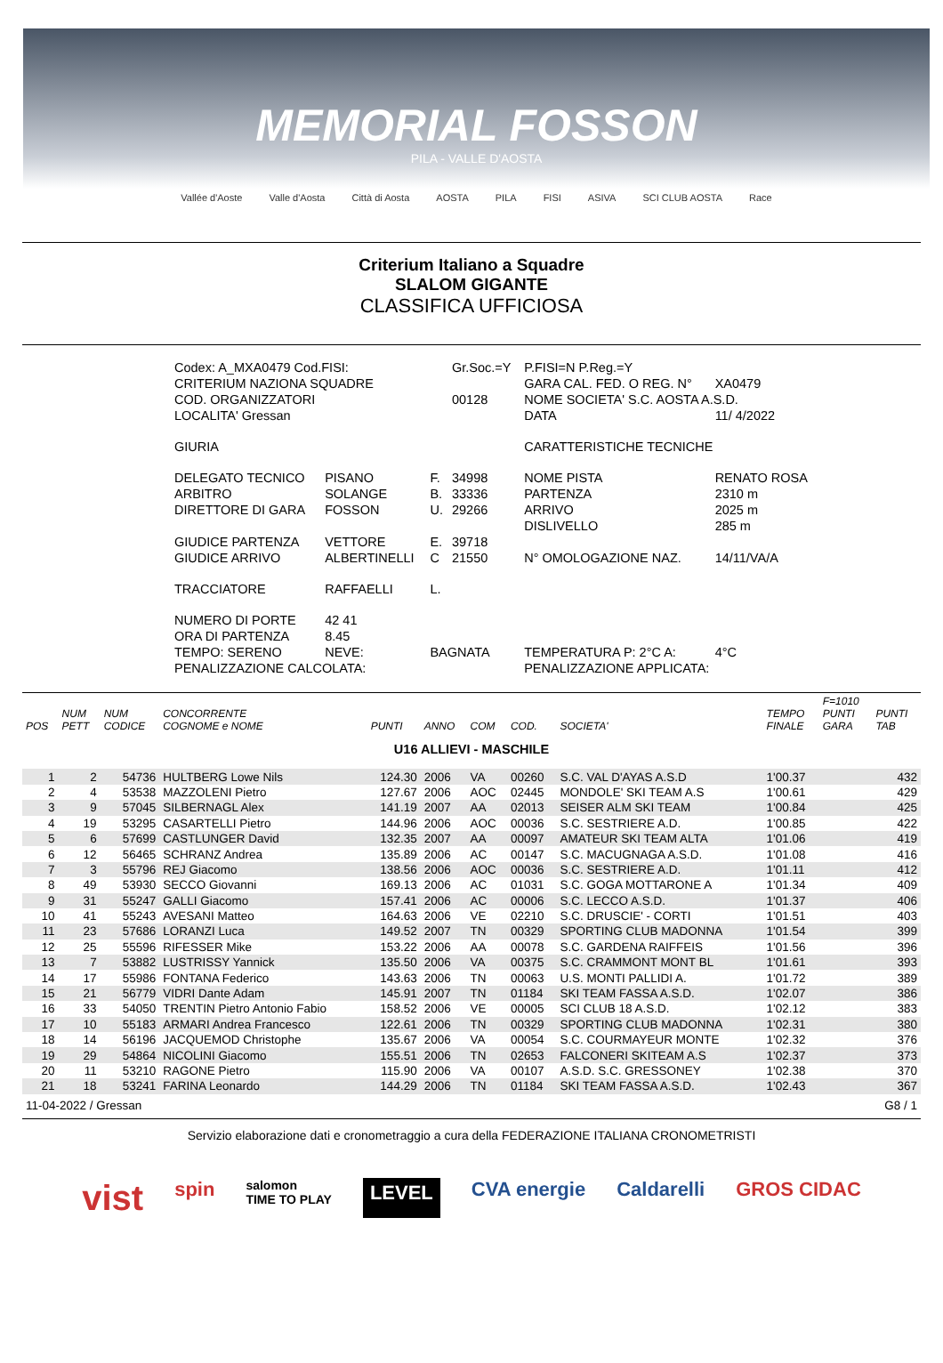MEMORIAL FOSSON
PILA - VALLE D'AOSTA
Vallée d'Aoste Valle d'Aosta Città di Aosta AOSTA PILA FISI ASIVA SCI CLUB AOSTA Race
Criterium Italiano a Squadre
SLALOM GIGANTE
CLASSIFICA UFFICIOSA
| Codex: A_MXA0479 Cod.FISI: | | | Gr.Soc.=Y | P.FISI=N P.Reg.=Y | |
| CRITERIUM NAZIONA SQUADRE | | | | GARA CAL. FED. O REG. N° | XA0479 |
| COD. ORGANIZZATORI | | | 00128 | NOME SOCIETA' S.C. AOSTA A.S.D. | |
| LOCALITA' Gressan | | | | DATA | 11/ 4/2022 |
| GIURIA | | | | CARATTERISTICHE TECNICHE | |
| DELEGATO TECNICO | PISANO | F. | 34998 | NOME PISTA | RENATO ROSA |
| ARBITRO | SOLANGE | B. | 33336 | PARTENZA | 2310 m |
| DIRETTORE DI GARA | FOSSON | U. | 29266 | ARRIVO | 2025 m |
| | | | | DISLIVELLO | 285 m |
| GIUDICE PARTENZA | VETTORE | E. | 39718 | | |
| GIUDICE ARRIVO | ALBERTINELLI | C | 21550 | N° OMOLOGAZIONE NAZ. | 14/11/VA/A |
| TRACCIATORE | RAFFAELLI | L. | | | |
| NUMERO DI PORTE | 42 41 | | | | |
| ORA DI PARTENZA | 8.45 | | | | |
| TEMPO: SERENO | NEVE: | BAGNATA | | TEMPERATURA P: 2°C A: | 4°C |
| PENALIZZAZIONE CALCOLATA: | | | | PENALIZZAZIONE APPLICATA: | |
| POS | NUM PETT | NUM CODICE | CONCORRENTE COGNOME e NOME | PUNTI | ANNO | COM | COD. | SOCIETA' | TEMPO FINALE | F=1010 PUNTI GARA | PUNTI TAB |
| --- | --- | --- | --- | --- | --- | --- | --- | --- | --- | --- | --- |
| U16 ALLIEVI - MASCHILE | | | | | | | | | | | |
| 1 | 2 | 54736 | HULTBERG Lowe Nils | 124.30 | 2006 | VA | 00260 | S.C. VAL D'AYAS A.S.D | 1'00.37 | | 432 |
| 2 | 4 | 53538 | MAZZOLENI Pietro | 127.67 | 2006 | AOC | 02445 | MONDOLE' SKI TEAM A.S | 1'00.61 | | 429 |
| 3 | 9 | 57045 | SILBERNAGL Alex | 141.19 | 2007 | AA | 02013 | SEISER ALM SKI TEAM | 1'00.84 | | 425 |
| 4 | 19 | 53295 | CASARTELLI Pietro | 144.96 | 2006 | AOC | 00036 | S.C. SESTRIERE A.D. | 1'00.85 | | 422 |
| 5 | 6 | 57699 | CASTLUNGER David | 132.35 | 2007 | AA | 00097 | AMATEUR SKI TEAM ALTA | 1'01.06 | | 419 |
| 6 | 12 | 56465 | SCHRANZ Andrea | 135.89 | 2006 | AC | 00147 | S.C. MACUGNAGA A.S.D. | 1'01.08 | | 416 |
| 7 | 3 | 55796 | REJ Giacomo | 138.56 | 2006 | AOC | 00036 | S.C. SESTRIERE A.D. | 1'01.11 | | 412 |
| 8 | 49 | 53930 | SECCO Giovanni | 169.13 | 2006 | AC | 01031 | S.C. GOGA MOTTARONE A | 1'01.34 | | 409 |
| 9 | 31 | 55247 | GALLI Giacomo | 157.41 | 2006 | AC | 00006 | S.C. LECCO A.S.D. | 1'01.37 | | 406 |
| 10 | 41 | 55243 | AVESANI Matteo | 164.63 | 2006 | VE | 02210 | S.C. DRUSCIE' - CORTI | 1'01.51 | | 403 |
| 11 | 23 | 57686 | LORANZI Luca | 149.52 | 2007 | TN | 00329 | SPORTING CLUB MADONNA | 1'01.54 | | 399 |
| 12 | 25 | 55596 | RIFESSER Mike | 153.22 | 2006 | AA | 00078 | S.C. GARDENA RAIFFEIS | 1'01.56 | | 396 |
| 13 | 7 | 53882 | LUSTRISSY Yannick | 135.50 | 2006 | VA | 00375 | S.C. CRAMMONT MONT BL | 1'01.61 | | 393 |
| 14 | 17 | 55986 | FONTANA Federico | 143.63 | 2006 | TN | 00063 | U.S. MONTI PALLIDI A. | 1'01.72 | | 389 |
| 15 | 21 | 56779 | VIDRI Dante Adam | 145.91 | 2007 | TN | 01184 | SKI TEAM FASSA A.S.D. | 1'02.07 | | 386 |
| 16 | 33 | 54050 | TRENTIN Pietro Antonio Fabio | 158.52 | 2006 | VE | 00005 | SCI CLUB 18 A.S.D. | 1'02.12 | | 383 |
| 17 | 10 | 55183 | ARMARI Andrea Francesco | 122.61 | 2006 | TN | 00329 | SPORTING CLUB MADONNA | 1'02.31 | | 380 |
| 18 | 14 | 56196 | JACQUEMOD Christophe | 135.67 | 2006 | VA | 00054 | S.C. COURMAYEUR MONTE | 1'02.32 | | 376 |
| 19 | 29 | 54864 | NICOLINI Giacomo | 155.51 | 2006 | TN | 02653 | FALCONERI SKITEAM A.S | 1'02.37 | | 373 |
| 20 | 11 | 53210 | RAGONE Pietro | 115.90 | 2006 | VA | 00107 | A.S.D. S.C. GRESSONEY | 1'02.38 | | 370 |
| 21 | 18 | 53241 | FARINA Leonardo | 144.29 | 2006 | TN | 01184 | SKI TEAM FASSA A.S.D. | 1'02.43 | | 367 |
| 11-04-2022 / Gressan | | | | | | | | | | | G8 / 1 |
Servizio elaborazione dati e cronometraggio a cura della FEDERAZIONE ITALIANA CRONOMETRISTI
vist spin salomon
TIME TO PLAY LEVEL CVA energie Caldarelli GROS CIDAC